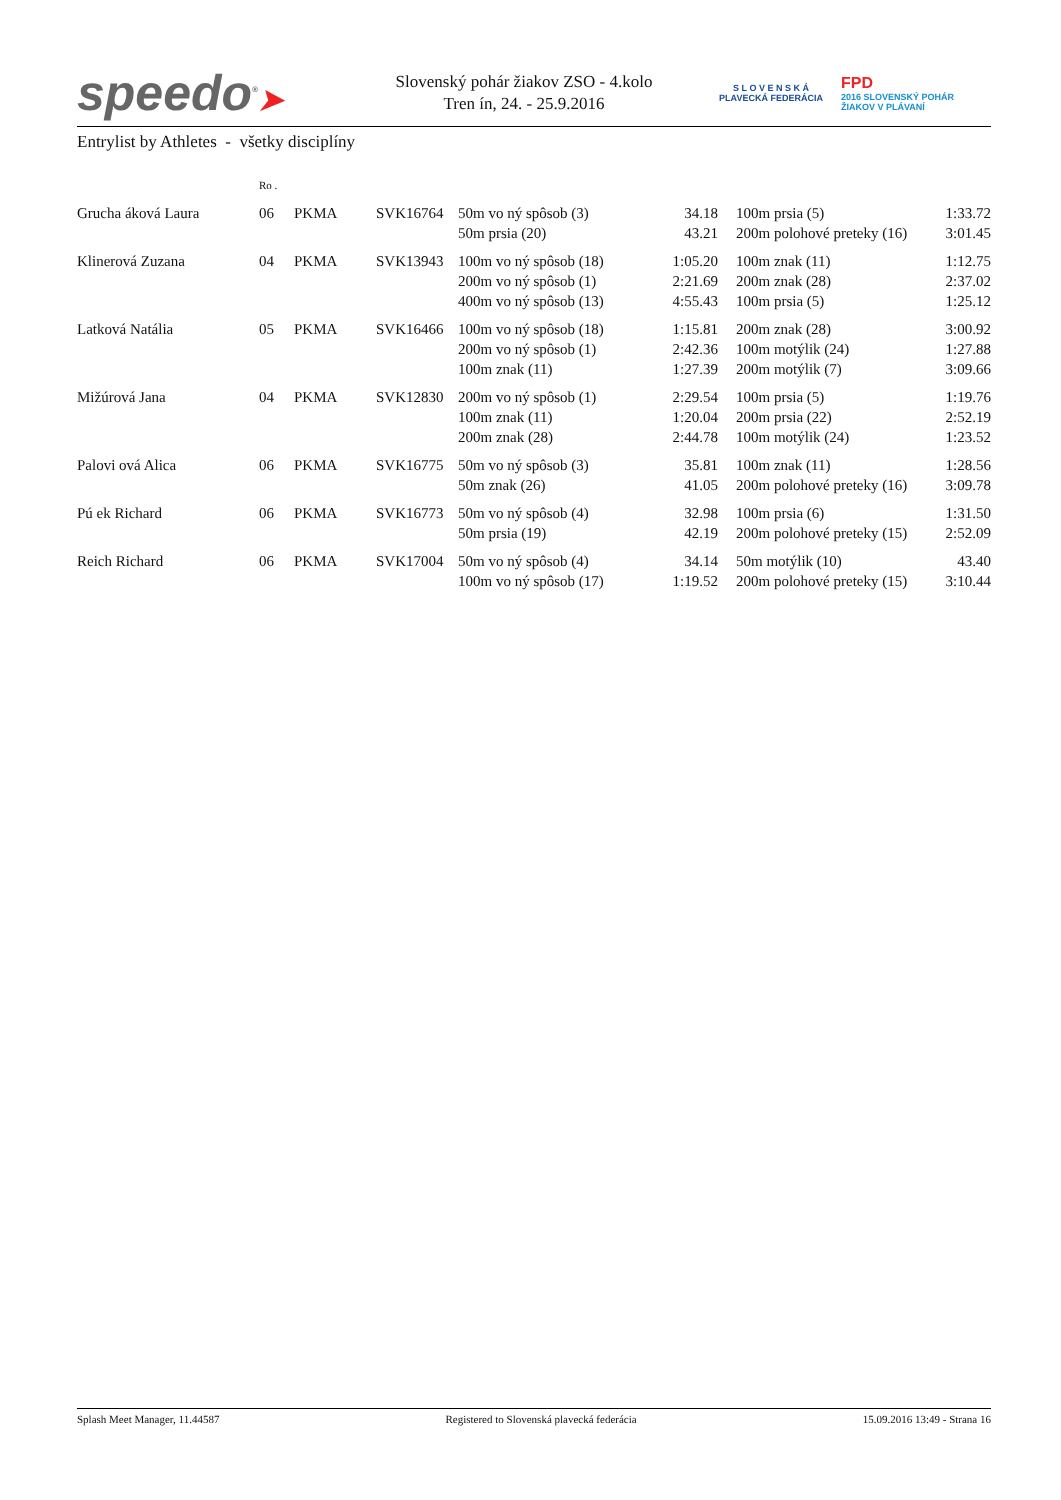speedo<sup>®</sup>➤
Slovenský pohár žiakov ZSO - 4.kolo
Tren ín, 24. - 25.9.2016
S L O V E N S K Á
PLAVECKÁ FEDERÁCIA
FPD
2016 SLOVENSKÝ POHÁR
ŽIAKOV V PLÁVANÍ
Entrylist by Athletes - všetky disciplíny
| | Ro . | | | | | | | |
| Grucha áková Laura | 06 | PKMA | SVK16764 | 50m vo ný spôsob (3) | 34.18 | | 100m prsia (5) | 1:33.72 |
| | | | | 50m prsia (20) | 43.21 | | 200m polohové preteky (16) | 3:01.45 |
| Klinerová Zuzana | 04 | PKMA | SVK13943 | 100m vo ný spôsob (18) | 1:05.20 | | 100m znak (11) | 1:12.75 |
| | | | | 200m vo ný spôsob (1) | 2:21.69 | | 200m znak (28) | 2:37.02 |
| | | | | 400m vo ný spôsob (13) | 4:55.43 | | 100m prsia (5) | 1:25.12 |
| Latková Natália | 05 | PKMA | SVK16466 | 100m vo ný spôsob (18) | 1:15.81 | | 200m znak (28) | 3:00.92 |
| | | | | 200m vo ný spôsob (1) | 2:42.36 | | 100m motýlik (24) | 1:27.88 |
| | | | | 100m znak (11) | 1:27.39 | | 200m motýlik (7) | 3:09.66 |
| Mižúrová Jana | 04 | PKMA | SVK12830 | 200m vo ný spôsob (1) | 2:29.54 | | 100m prsia (5) | 1:19.76 |
| | | | | 100m znak (11) | 1:20.04 | | 200m prsia (22) | 2:52.19 |
| | | | | 200m znak (28) | 2:44.78 | | 100m motýlik (24) | 1:23.52 |
| Palovi ová Alica | 06 | PKMA | SVK16775 | 50m vo ný spôsob (3) | 35.81 | | 100m znak (11) | 1:28.56 |
| | | | | 50m znak (26) | 41.05 | | 200m polohové preteky (16) | 3:09.78 |
| Pú ek Richard | 06 | PKMA | SVK16773 | 50m vo ný spôsob (4) | 32.98 | | 100m prsia (6) | 1:31.50 |
| | | | | 50m prsia (19) | 42.19 | | 200m polohové preteky (15) | 2:52.09 |
| Reich Richard | 06 | PKMA | SVK17004 | 50m vo ný spôsob (4) | 34.14 | | 50m motýlik (10) | 43.40 |
| | | | | 100m vo ný spôsob (17) | 1:19.52 | | 200m polohové preteky (15) | 3:10.44 |
Splash Meet Manager, 11.44587 Registered to Slovenská plavecká federácia 15.09.2016 13:49 - Strana 16